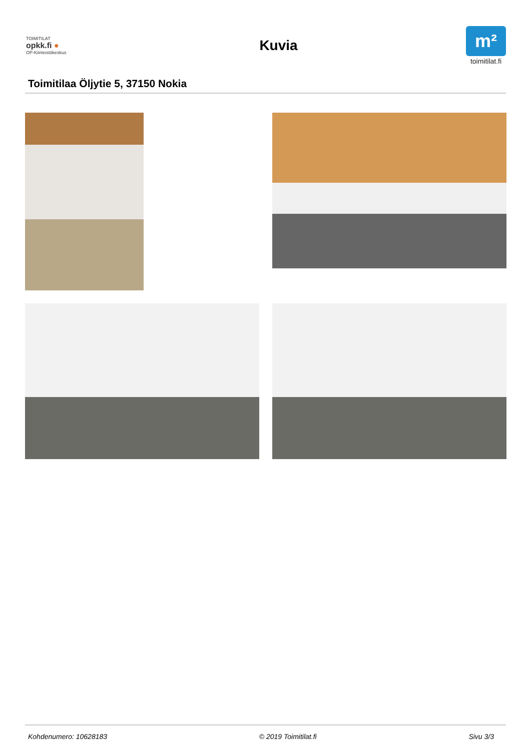TOIMITILAT
opkk.fi ●
OP-Kiinteistökeskus
Kuvia
m²
toimitilat.fi
Toimitilaa Öljytie 5, 37150 Nokia
Kohdenumero: 10628183 © 2019 Toimitilat.fi Sivu 3/3